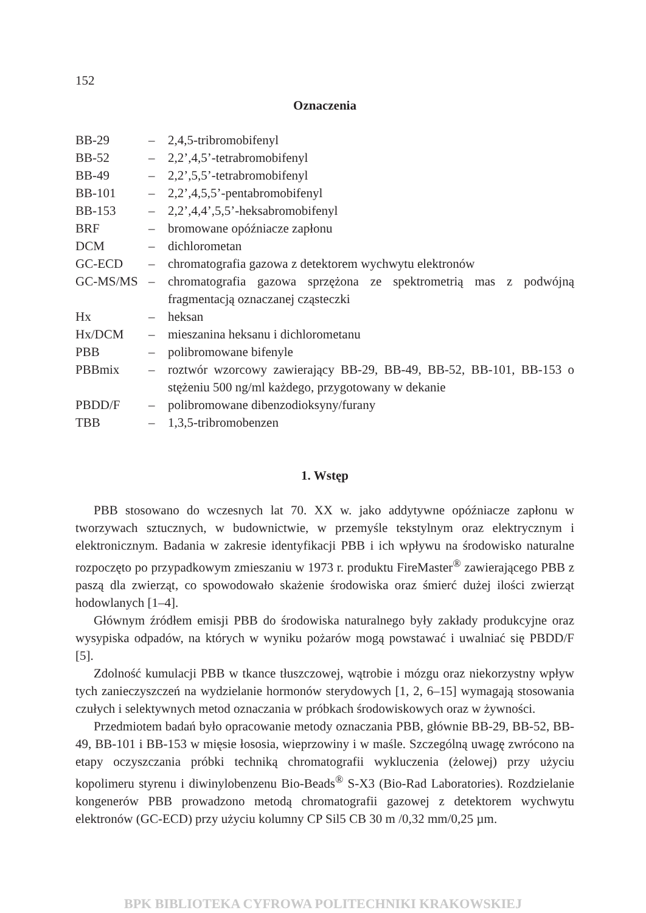152
Oznaczenia
| BB-29 | – | 2,4,5-tribromobifenyl |
| BB-52 | – | 2,2’,4,5’-tetrabromobifenyl |
| BB-49 | – | 2,2’,5,5’-tetrabromobifenyl |
| BB-101 | – | 2,2’,4,5,5’-pentabromobifenyl |
| BB-153 | – | 2,2’,4,4’,5,5’-heksabromobifenyl |
| BRF | – | bromowane opóźniacze zapłonu |
| DCM | – | dichlorometan |
| GC-ECD | – | chromatografia gazowa z detektorem wychwytu elektronów |
| GC-MS/MS | – | chromatografia gazowa sprzężona ze spektrometrią mas z podwójną fragmentacją oznaczanej cząsteczki |
| Hx | – | heksan |
| Hx/DCM | – | mieszanina heksanu i dichlorometanu |
| PBB | – | polibromowane bifenyle |
| PBBmix | – | roztwór wzorcowy zawierający BB-29, BB-49, BB-52, BB-101, BB-153 o stężeniu 500 ng/ml każdego, przygotowany w dekanie |
| PBDD/F | – | polibromowane dibenzodioksyny/furany |
| TBB | – | 1,3,5-tribromobenzen |
1. Wstęp
PBB stosowano do wczesnych lat 70. XX w. jako addytywne opóźniacze zapłonu w tworzywach sztucznych, w budownictwie, w przemyśle tekstylnym oraz elektrycznym i elektronicznym. Badania w zakresie identyfikacji PBB i ich wpływu na środowisko naturalne rozpoczęto po przypadkowym zmieszaniu w 1973 r. produktu FireMaster<sup>®</sup> zawierającego PBB z paszą dla zwierząt, co spowodowało skażenie środowiska oraz śmierć dużej ilości zwierząt hodowlanych [1–4].
Głównym źródłem emisji PBB do środowiska naturalnego były zakłady produkcyjne oraz wysypiska odpadów, na których w wyniku pożarów mogą powstawać i uwalniać się PBDD/F [5].
Zdolność kumulacji PBB w tkance tłuszczowej, wątrobie i mózgu oraz niekorzystny wpływ tych zanieczyszczeń na wydzielanie hormonów sterydowych [1, 2, 6–15] wymagają stosowania czułych i selektywnych metod oznaczania w próbkach środowiskowych oraz w żywności.
Przedmiotem badań było opracowanie metody oznaczania PBB, głównie BB-29, BB-52, BB-49, BB-101 i BB-153 w mięsie łososia, wieprzowiny i w maśle. Szczególną uwagę zwrócono na etapy oczyszczania próbki techniką chromatografii wykluczenia (żelowej) przy użyciu kopolimeru styrenu i diwinylobenzenu Bio-Beads<sup>®</sup> S-X3 (Bio-Rad Laboratories). Rozdzielanie kongenerów PBB prowadzono metodą chromatografii gazowej z detektorem wychwytu elektronów (GC-ECD) przy użyciu kolumny CP Sil5 CB 30 m /0,32 mm/0,25 µm.
BPK BIBLIOTEKA CYFROWA POLITECHNIKI KRAKOWSKIEJ